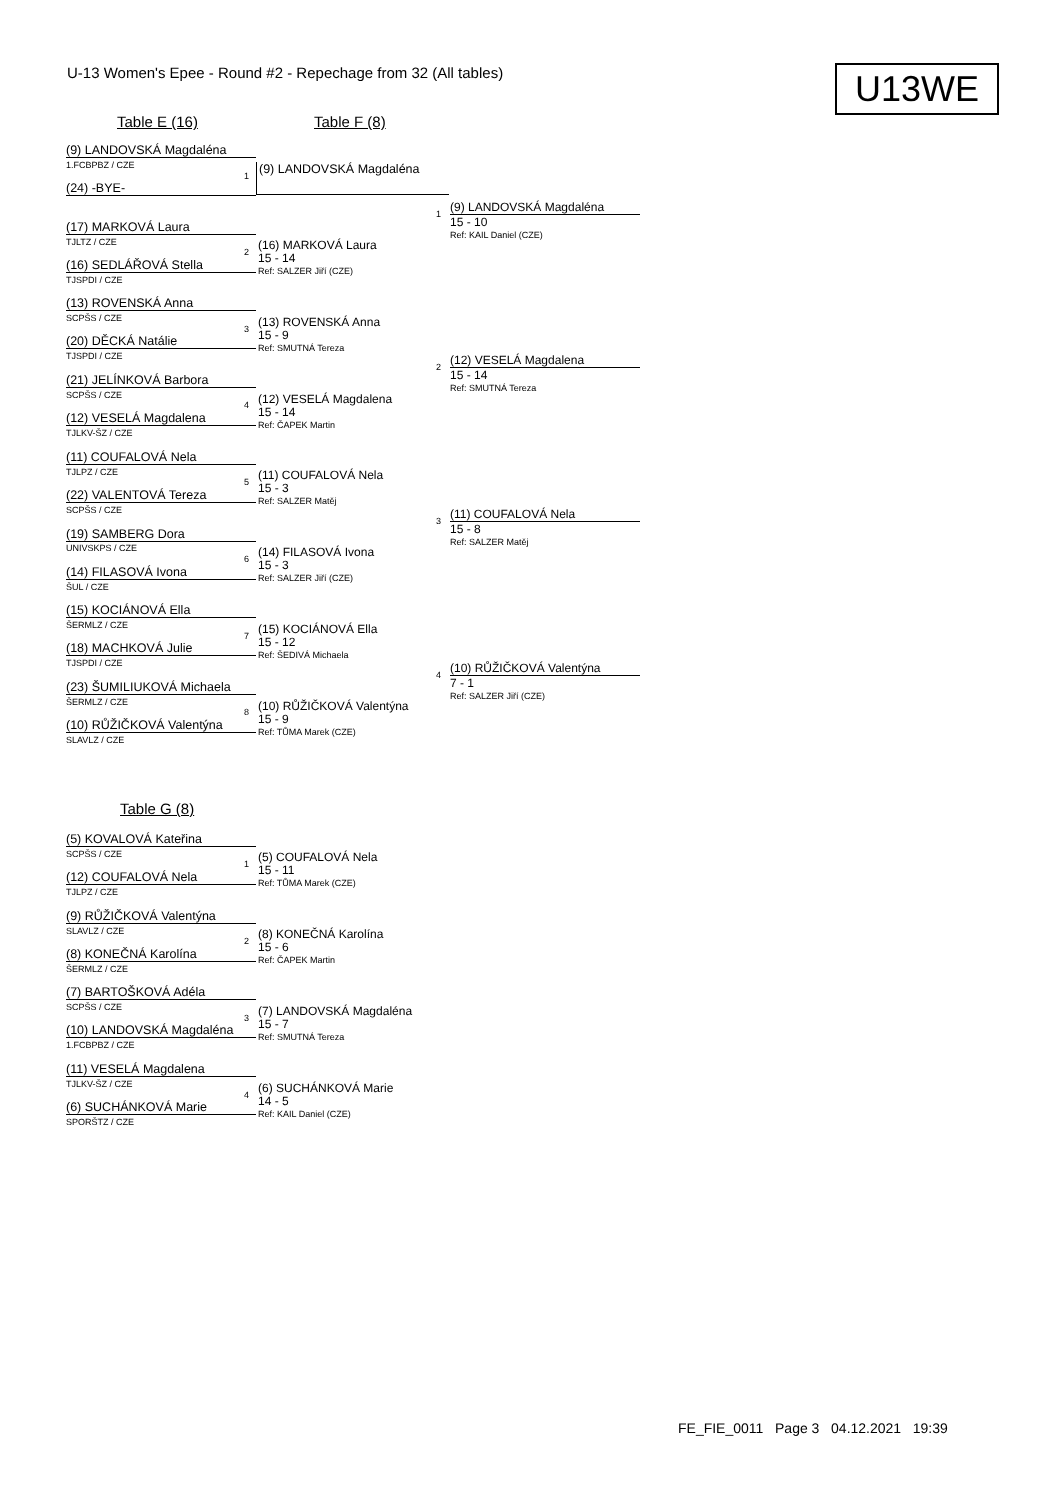U-13 Women's Epee - Round #2 - Repechage from 32 (All tables)
U13WE
Table E (16) Table F (8)
(9) LANDOVSKÁ Magdaléna
1.FCBPBZ / CZE
1
(24) -BYE-
(9) LANDOVSKÁ Magdaléna
(17) MARKOVÁ Laura
TJLTZ / CZE
2
(16) SEDLÁŘOVÁ Stella
TJSPDI / CZE
(16) MARKOVÁ Laura
15 - 14
Ref: SALZER Jiří (CZE)
(13) ROVENSKÁ Anna
SCPŠS / CZE
3
(20) DĚCKÁ Natálie
TJSPDI / CZE
(13) ROVENSKÁ Anna
15 - 9
Ref: SMUTNÁ Tereza
(21) JELÍNKOVÁ Barbora
SCPŠS / CZE
4
(12) VESELÁ Magdalena
TJLKV-ŠZ / CZE
(12) VESELÁ Magdalena
15 - 14
Ref: ČAPEK Martin
(11) COUFALOVÁ Nela
TJLPZ / CZE
5
(22) VALENTOVÁ Tereza
SCPŠS / CZE
(11) COUFALOVÁ Nela
15 - 3
Ref: SALZER Matěj
(19) SAMBERG Dora
UNIVSKPS / CZE
6
(14) FILASOVÁ Ivona
ŠUL / CZE
(14) FILASOVÁ Ivona
15 - 3
Ref: SALZER Jiří (CZE)
(15) KOCIÁNOVÁ Ella
ŠERMLZ / CZE
7
(18) MACHKOVÁ Julie
TJSPDI / CZE
(15) KOCIÁNOVÁ Ella
15 - 12
Ref: ŠEDIVÁ Michaela
(23) ŠUMILIUKOVÁ Michaela
ŠERMLZ / CZE
8
(10) RŮŽIČKOVÁ Valentýna
SLAVLZ / CZE
(10) RŮŽIČKOVÁ Valentýna
15 - 9
Ref: TŮMA Marek (CZE)
1 (9) LANDOVSKÁ Magdaléna
15 - 10
Ref: KAIL Daniel (CZE)
2 (12) VESELÁ Magdalena
15 - 14
Ref: SMUTNÁ Tereza
3 (11) COUFALOVÁ Nela
15 - 8
Ref: SALZER Matěj
4 (10) RŮŽIČKOVÁ Valentýna
7 - 1
Ref: SALZER Jiří (CZE)
Table G (8)
(5) KOVALOVÁ Kateřina
SCPŠS / CZE
1
(12) COUFALOVÁ Nela
TJLPZ / CZE
(5) COUFALOVÁ Nela
15 - 11
Ref: TŮMA Marek (CZE)
(9) RŮŽIČKOVÁ Valentýna
SLAVLZ / CZE
2
(8) KONEČNÁ Karolína
ŠERMLZ / CZE
(8) KONEČNÁ Karolína
15 - 6
Ref: ČAPEK Martin
(7) BARTOŠKOVÁ Adéla
SCPŠS / CZE
3
(10) LANDOVSKÁ Magdaléna
1.FCBPBZ / CZE
(7) LANDOVSKÁ Magdaléna
15 - 7
Ref: SMUTNÁ Tereza
(11) VESELÁ Magdalena
TJLKV-ŠZ / CZE
4
(6) SUCHÁNKOVÁ Marie
SPORŠTZ / CZE
(6) SUCHÁNKOVÁ Marie
14 - 5
Ref: KAIL Daniel (CZE)
FE_FIE_0011 Page 3 04.12.2021 19:39